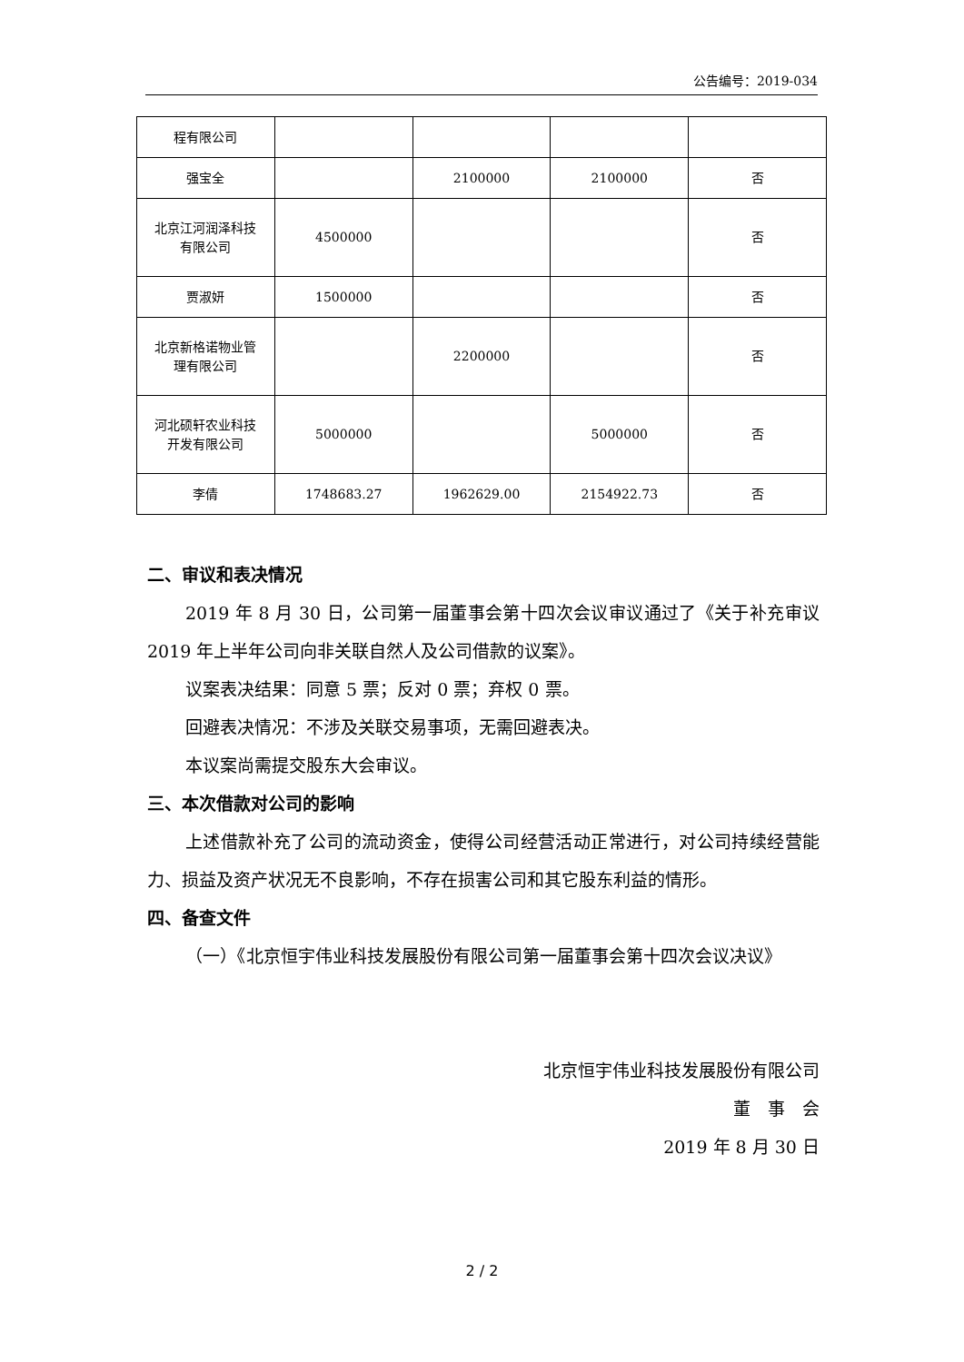公告编号：2019-034
| 程有限公司 | | | | |
| 强宝全 | | 2100000 | 2100000 | 否 |
| 北京江河润泽科技 有限公司 | 4500000 | | | 否 |
| 贾淑妍 | 1500000 | | | 否 |
| 北京新格诺物业管 理有限公司 | | 2200000 | | 否 |
| 河北硕轩农业科技 开发有限公司 | 5000000 | | 5000000 | 否 |
| 李倩 | 1748683.27 | 1962629.00 | 2154922.73 | 否 |
二、审议和表决情况
2019 年 8 月 30 日，公司第一届董事会第十四次会议审议通过了《关于补充审议 2019 年上半年公司向非关联自然人及公司借款的议案》。
议案表决结果：同意 5 票；反对 0 票；弃权 0 票。
回避表决情况：不涉及关联交易事项，无需回避表决。
本议案尚需提交股东大会审议。
三、本次借款对公司的影响
上述借款补充了公司的流动资金，使得公司经营活动正常进行，对公司持续经营能力、损益及资产状况无不良影响，不存在损害公司和其它股东利益的情形。
四、备查文件
（一）《北京恒宇伟业科技发展股份有限公司第一届董事会第十四次会议决议》
北京恒宇伟业科技发展股份有限公司
董　事　会
2019 年 8 月 30 日
2 / 2